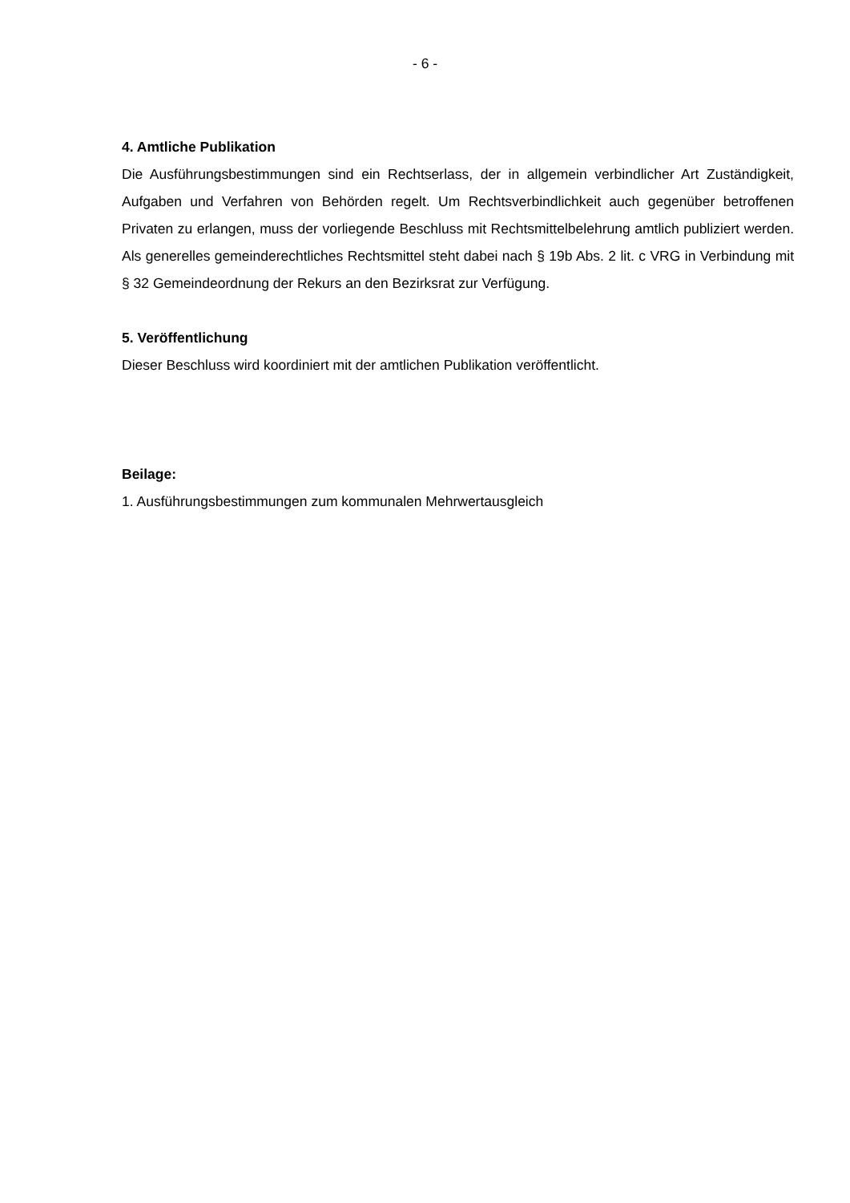- 6 -
4. Amtliche Publikation
Die Ausführungsbestimmungen sind ein Rechtserlass, der in allgemein verbindlicher Art Zuständigkeit, Aufgaben und Verfahren von Behörden regelt. Um Rechtsverbindlichkeit auch gegenüber betroffenen Privaten zu erlangen, muss der vorliegende Beschluss mit Rechtsmittelbelehrung amtlich publiziert werden. Als generelles gemeinderechtliches Rechtsmittel steht dabei nach § 19b Abs. 2 lit. c VRG in Verbindung mit § 32 Gemeindeordnung der Rekurs an den Bezirksrat zur Verfügung.
5. Veröffentlichung
Dieser Beschluss wird koordiniert mit der amtlichen Publikation veröffentlicht.
Beilage:
1. Ausführungsbestimmungen zum kommunalen Mehrwertausgleich